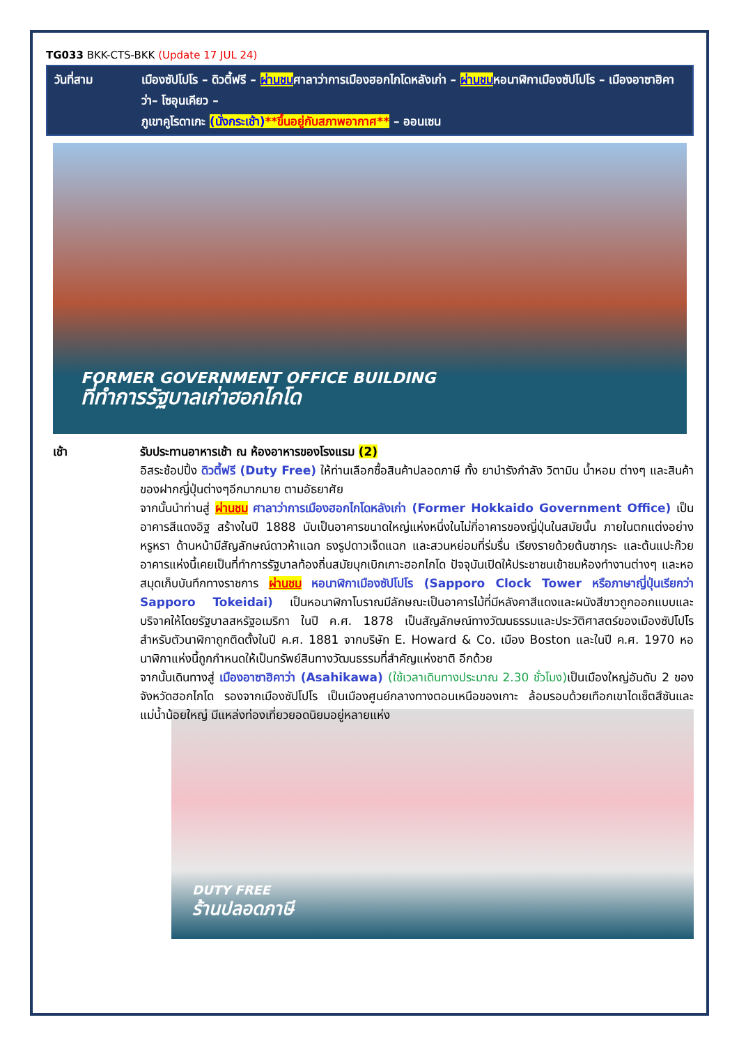TG033 BKK-CTS-BKK (Update 17 JUL 24)
วันที่สาม เมืองซัปโปโร – ดิวตี้ฟรี – ผ่านชมศาลาว่าการเมืองฮอกไกโดหลังเก่า – ผ่านชมหอนาฬิกาเมืองซัปโปโร – เมืองอาซาฮิคาว่า– โซอุนเคียว –
ภูเขาคูโรดาเกะ (นั่งกระเช้า)**ขึ้นอยู่กับสภาพอากาศ** – ออนเซน
FORMER GOVERNMENT OFFICE BUILDING
ที่ทำการรัฐบาลเก่าฮอกไกโด
เช้า รับประทานอาหารเช้า ณ ห้องอาหารของโรงแรม (2)
อิสระช้อปปิ้ง ดิวตี้ฟรี (Duty Free) ให้ท่านเลือกซื้อสินค้าปลอดภาษี ทั้ง ยาบำรังกำลัง วิตามิน น้ำหอม ต่างๆ และสินค้าของฝากญี่ปุ่นต่างๆอีกมากมาย ตามอัธยาศัย
จากนั้นนำท่านสู่ ผ่านชม ศาลาว่าการเมืองฮอกไกโดหลังเก่า (Former Hokkaido Government Office) เป็นอาคารสีแดงอิฐ สร้างในปี 1888 นับเป็นอาคารขนาดใหญ่แห่งหนึ่งในไม่กี่อาคารของญี่ปุ่นในสมัยนั้น ภายในตกแต่งอย่างหรูหรา ด้านหน้ามีสัญลักษณ์ดาวห้าแฉก ธงรูปดาวเจ็ดแฉก และสวนหย่อมที่ร่มรื่น เรียงรายด้วยต้นซากุระ และต้นแปะก๊วย อาคารแห่งนี้เคยเป็นที่ทำการรัฐบาลท้องถิ่นสมัยบุกเบิกเกาะฮอกไกโด ปัจจุบันเปิดให้ประชาชนเข้าชมห้องทำงานต่างๆ และหอสมุดเก็บบันทึกทางราชการ ผ่านชม หอนาฬิกาเมืองซัปโปโร (Sapporo Clock Tower หรือภาษาญี่ปุ่นเรียกว่า Sapporo Tokeidai) เป็นหอนาฬิกาโบราณมีลักษณะเป็นอาคารไม้ที่มีหลังคาสีแดงและผนังสีขาวถูกออกแบบและบริจาคให้โดยรัฐบาลสหรัฐอเมริกา ในปี ค.ศ. 1878 เป็นสัญลักษณ์ทางวัฒนธรรมและประวัติศาสตร์ของเมืองซัปโปโร สำหรับตัวนาฬิกาถูกติดตั้งในปี ค.ศ. 1881 จากบริษัท E. Howard & Co. เมือง Boston และในปี ค.ศ. 1970 หอนาฬิกาแห่งนี้ถูกกำหนดให้เป็นทรัพย์สินทางวัฒนธรรมที่สำคัญแห่งชาติ อีกด้วย
จากนั้นเดินทางสู่ เมืองอาซาฮิคาว่า (Asahikawa) (ใช้เวลาเดินทางประมาณ 2.30 ชั่วโมง) เป็นเมืองใหญ่อันดับ 2 ของจังหวัดฮอกไกโด รองจากเมืองซัปโปโร เป็นเมืองศูนย์กลางทางตอนเหนือของเกาะ ล้อมรอบด้วยเทือกเขาไดเซ็ตสึซันและแม่น้ำน้อยใหญ่ มีแหล่งท่องเที่ยวยอดนิยมอยู่หลายแห่ง
DUTY FREE
ร้านปลอดภาษี